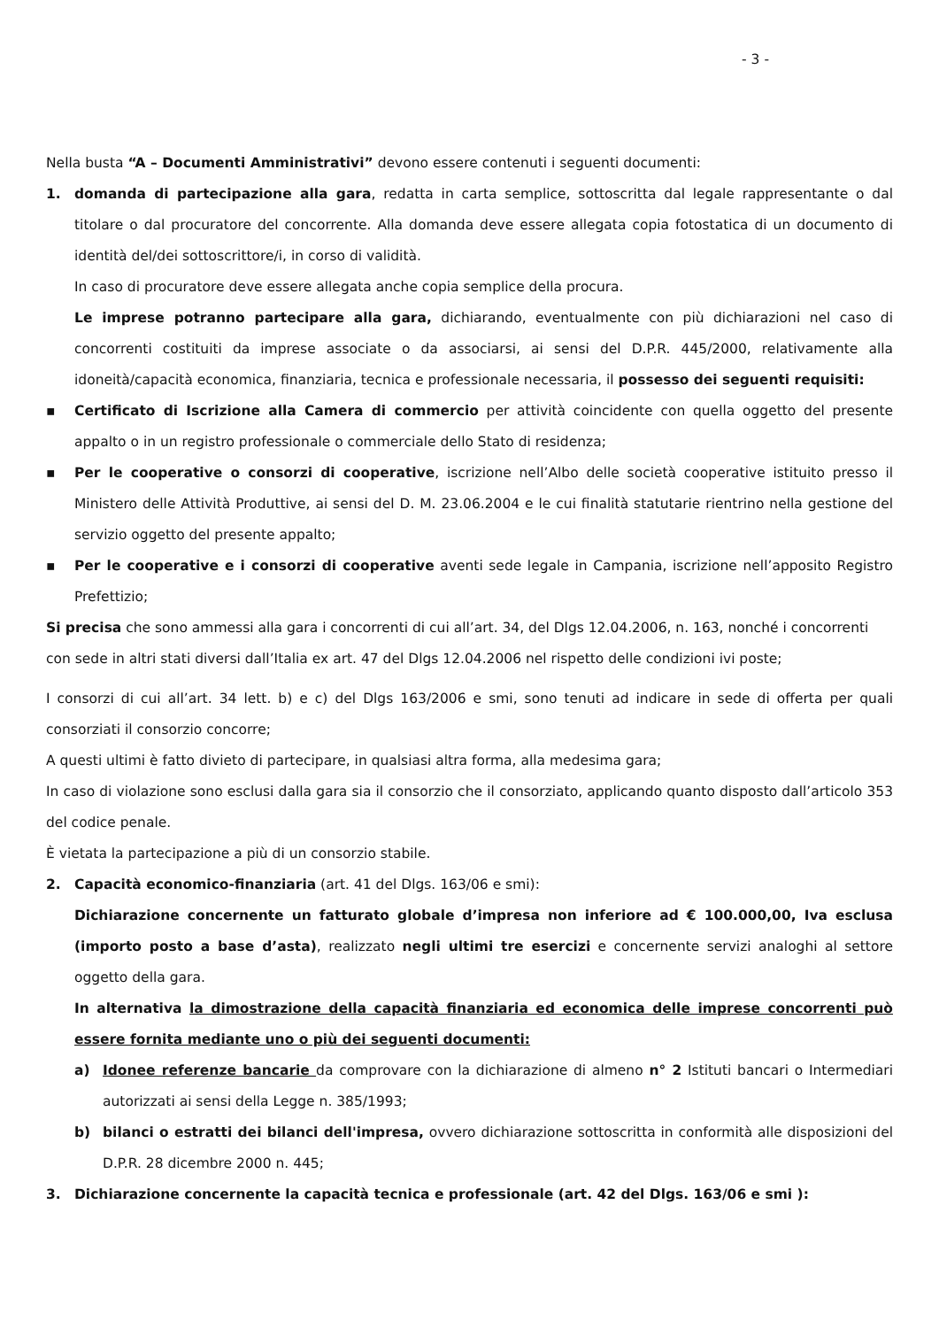- 3 -
Nella busta “A – Documenti Amministrativi” devono essere contenuti i seguenti documenti:
1. domanda di partecipazione alla gara, redatta in carta semplice, sottoscritta dal legale rappresentante o dal titolare o dal procuratore del concorrente. Alla domanda deve essere allegata copia fotostatica di un documento di identità del/dei sottoscrittore/i, in corso di validità.
In caso di procuratore deve essere allegata anche copia semplice della procura.
Le imprese potranno partecipare alla gara, dichiarando, eventualmente con più dichiarazioni nel caso di concorrenti costituiti da imprese associate o da associarsi, ai sensi del D.P.R. 445/2000, relativamente alla idoneità/capacità economica, finanziaria, tecnica e professionale necessaria, il possesso dei seguenti requisiti:
▪ Certificato di Iscrizione alla Camera di commercio per attività coincidente con quella oggetto del presente appalto o in un registro professionale o commerciale dello Stato di residenza;
▪ Per le cooperative o consorzi di cooperative, iscrizione nell’Albo delle società cooperative istituito presso il Ministero delle Attività Produttive, ai sensi del D. M. 23.06.2004 e le cui finalità statutarie rientrino nella gestione del servizio oggetto del presente appalto;
▪ Per le cooperative e i consorzi di cooperative aventi sede legale in Campania, iscrizione nell’apposito Registro Prefettizio;
Si precisa che sono ammessi alla gara i concorrenti di cui all’art. 34, del Dlgs 12.04.2006, n. 163, nonché i concorrenti con sede in altri stati diversi dall’Italia ex art. 47 del Dlgs 12.04.2006 nel rispetto delle condizioni ivi poste;
I consorzi di cui all’art. 34 lett. b) e c) del Dlgs 163/2006 e smi, sono tenuti ad indicare in sede di offerta per quali consorziati il consorzio concorre;
A questi ultimi è fatto divieto di partecipare, in qualsiasi altra forma, alla medesima gara;
In caso di violazione sono esclusi dalla gara sia il consorzio che il consorziato, applicando quanto disposto dall’articolo 353 del codice penale.
È vietata la partecipazione a più di un consorzio stabile.
2. Capacità economico-finanziaria (art. 41 del Dlgs. 163/06 e smi):
Dichiarazione concernente un fatturato globale d’impresa non inferiore ad € 100.000,00, Iva esclusa (importo posto a base d’asta), realizzato negli ultimi tre esercizi e concernente servizi analoghi al settore oggetto della gara.
In alternativa la dimostrazione della capacità finanziaria ed economica delle imprese concorrenti può essere fornita mediante uno o più dei seguenti documenti:
a) Idonee referenze bancarie da comprovare con la dichiarazione di almeno n° 2 Istituti bancari o Intermediari autorizzati ai sensi della Legge n. 385/1993;
b) bilanci o estratti dei bilanci dell'impresa, ovvero dichiarazione sottoscritta in conformità alle disposizioni del D.P.R. 28 dicembre 2000 n. 445;
3. Dichiarazione concernente la capacità tecnica e professionale (art. 42 del Dlgs. 163/06 e smi ):